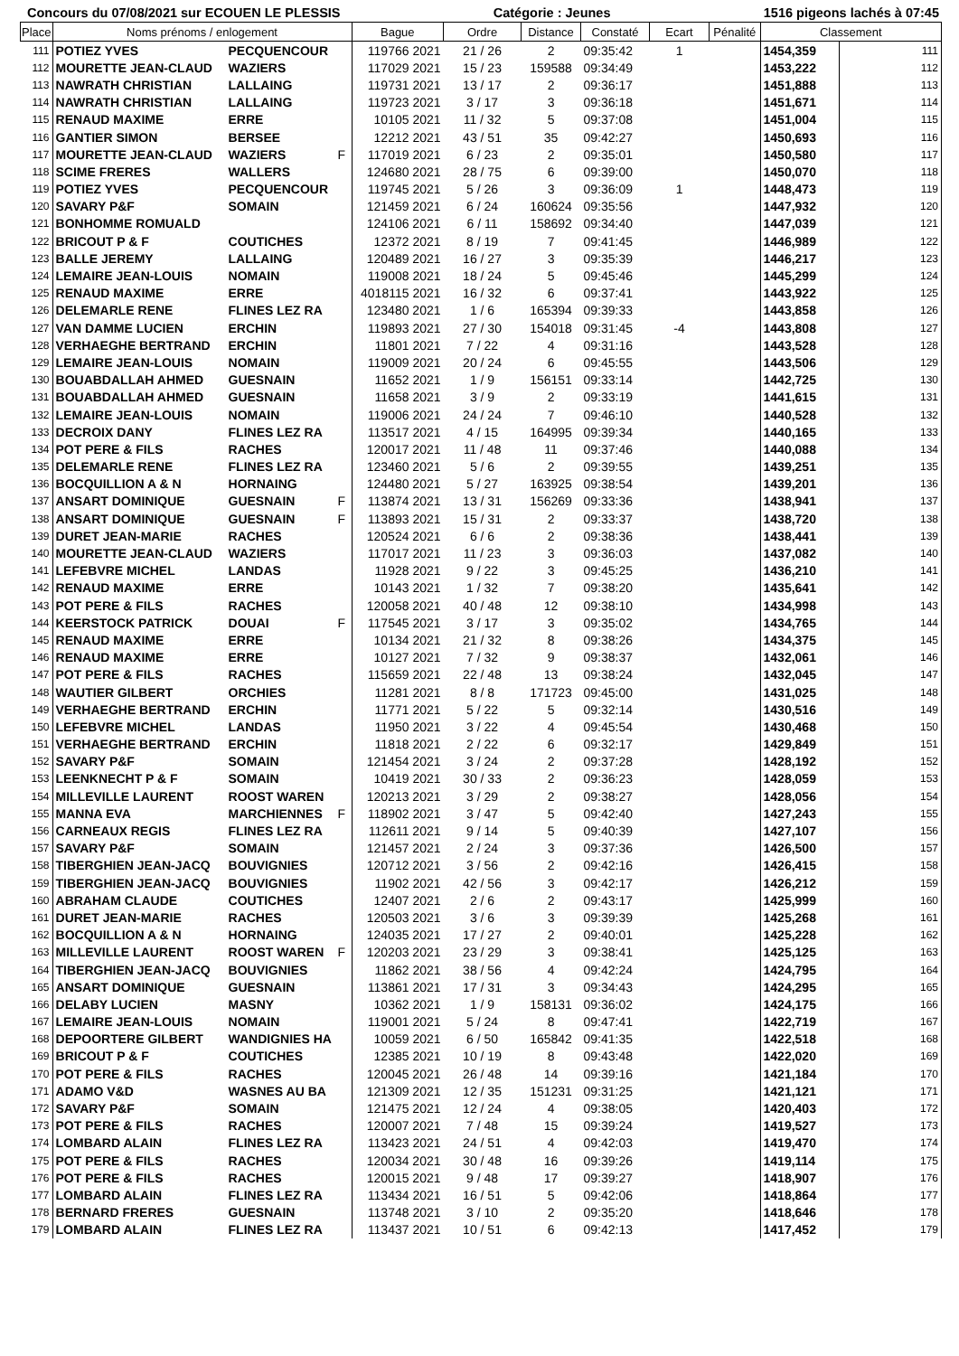Concours du 07/08/2021 sur ECOUEN LE PLESSIS Catégorie : Jeunes 1516 pigeons lachés à 07:45
| Place | Noms prénoms / enlogement | | | Bague | Ordre | Distance | Constaté | Ecart | Pénalité | Classement | |
| --- | --- | --- | --- | --- | --- | --- | --- | --- | --- | --- | --- |
| 111 | POTIEZ YVES | PECQUENCOUR | | 119766 2021 | 21 / 26 | 2 | 09:35:42 | 1 | | 1454,359 | 111 |
| 112 | MOURETTE JEAN-CLAUD | WAZIERS | | 117029 2021 | 15 / 23 | 159588 | 09:34:49 | | | 1453,222 | 112 |
| 113 | NAWRATH CHRISTIAN | LALLAING | | 119731 2021 | 13 / 17 | 2 | 09:36:17 | | | 1451,888 | 113 |
| 114 | NAWRATH CHRISTIAN | LALLAING | | 119723 2021 | 3 / 17 | 3 | 09:36:18 | | | 1451,671 | 114 |
| 115 | RENAUD MAXIME | ERRE | | 10105 2021 | 11 / 32 | 5 | 09:37:08 | | | 1451,004 | 115 |
| 116 | GANTIER SIMON | BERSEE | | 12212 2021 | 43 / 51 | 35 | 09:42:27 | | | 1450,693 | 116 |
| 117 | MOURETTE JEAN-CLAUD | WAZIERS | F | 117019 2021 | 6 / 23 | 2 | 09:35:01 | | | 1450,580 | 117 |
| 118 | SCIME FRERES | WALLERS | | 124680 2021 | 28 / 75 | 6 | 09:39:00 | | | 1450,070 | 118 |
| 119 | POTIEZ YVES | PECQUENCOUR | | 119745 2021 | 5 / 26 | 3 | 09:36:09 | 1 | | 1448,473 | 119 |
| 120 | SAVARY P&F | SOMAIN | | 121459 2021 | 6 / 24 | 160624 | 09:35:56 | | | 1447,932 | 120 |
| 121 | BONHOMME ROMUALD | | | 124106 2021 | 6 / 11 | 158692 | 09:34:40 | | | 1447,039 | 121 |
| 122 | BRICOUT P & F | COUTICHES | | 12372 2021 | 8 / 19 | 7 | 09:41:45 | | | 1446,989 | 122 |
| 123 | BALLE JEREMY | LALLAING | | 120489 2021 | 16 / 27 | 3 | 09:35:39 | | | 1446,217 | 123 |
| 124 | LEMAIRE JEAN-LOUIS | NOMAIN | | 119008 2021 | 18 / 24 | 5 | 09:45:46 | | | 1445,299 | 124 |
| 125 | RENAUD MAXIME | ERRE | | 4018115 2021 | 16 / 32 | 6 | 09:37:41 | | | 1443,922 | 125 |
| 126 | DELEMARLE RENE | FLINES LEZ RA | | 123480 2021 | 1 / 6 | 165394 | 09:39:33 | | | 1443,858 | 126 |
| 127 | VAN DAMME LUCIEN | ERCHIN | | 119893 2021 | 27 / 30 | 154018 | 09:31:45 | -4 | | 1443,808 | 127 |
| 128 | VERHAEGHE BERTRAND | ERCHIN | | 11801 2021 | 7 / 22 | 4 | 09:31:16 | | | 1443,528 | 128 |
| 129 | LEMAIRE JEAN-LOUIS | NOMAIN | | 119009 2021 | 20 / 24 | 6 | 09:45:55 | | | 1443,506 | 129 |
| 130 | BOUABDALLAH AHMED | GUESNAIN | | 11652 2021 | 1 / 9 | 156151 | 09:33:14 | | | 1442,725 | 130 |
| 131 | BOUABDALLAH AHMED | GUESNAIN | | 11658 2021 | 3 / 9 | 2 | 09:33:19 | | | 1441,615 | 131 |
| 132 | LEMAIRE JEAN-LOUIS | NOMAIN | | 119006 2021 | 24 / 24 | 7 | 09:46:10 | | | 1440,528 | 132 |
| 133 | DECROIX DANY | FLINES LEZ RA | | 113517 2021 | 4 / 15 | 164995 | 09:39:34 | | | 1440,165 | 133 |
| 134 | POT PERE & FILS | RACHES | | 120017 2021 | 11 / 48 | 11 | 09:37:46 | | | 1440,088 | 134 |
| 135 | DELEMARLE RENE | FLINES LEZ RA | | 123460 2021 | 5 / 6 | 2 | 09:39:55 | | | 1439,251 | 135 |
| 136 | BOCQUILLION A & N | HORNAING | | 124480 2021 | 5 / 27 | 163925 | 09:38:54 | | | 1439,201 | 136 |
| 137 | ANSART DOMINIQUE | GUESNAIN | F | 113874 2021 | 13 / 31 | 156269 | 09:33:36 | | | 1438,941 | 137 |
| 138 | ANSART DOMINIQUE | GUESNAIN | F | 113893 2021 | 15 / 31 | 2 | 09:33:37 | | | 1438,720 | 138 |
| 139 | DURET JEAN-MARIE | RACHES | | 120524 2021 | 6 / 6 | 2 | 09:38:36 | | | 1438,441 | 139 |
| 140 | MOURETTE JEAN-CLAUD | WAZIERS | | 117017 2021 | 11 / 23 | 3 | 09:36:03 | | | 1437,082 | 140 |
| 141 | LEFEBVRE MICHEL | LANDAS | | 11928 2021 | 9 / 22 | 3 | 09:45:25 | | | 1436,210 | 141 |
| 142 | RENAUD MAXIME | ERRE | | 10143 2021 | 1 / 32 | 7 | 09:38:20 | | | 1435,641 | 142 |
| 143 | POT PERE & FILS | RACHES | | 120058 2021 | 40 / 48 | 12 | 09:38:10 | | | 1434,998 | 143 |
| 144 | KEERSTOCK PATRICK | DOUAI | F | 117545 2021 | 3 / 17 | 3 | 09:35:02 | | | 1434,765 | 144 |
| 145 | RENAUD MAXIME | ERRE | | 10134 2021 | 21 / 32 | 8 | 09:38:26 | | | 1434,375 | 145 |
| 146 | RENAUD MAXIME | ERRE | | 10127 2021 | 7 / 32 | 9 | 09:38:37 | | | 1432,061 | 146 |
| 147 | POT PERE & FILS | RACHES | | 115659 2021 | 22 / 48 | 13 | 09:38:24 | | | 1432,045 | 147 |
| 148 | WAUTIER GILBERT | ORCHIES | | 11281 2021 | 8 / 8 | 171723 | 09:45:00 | | | 1431,025 | 148 |
| 149 | VERHAEGHE BERTRAND | ERCHIN | | 11771 2021 | 5 / 22 | 5 | 09:32:14 | | | 1430,516 | 149 |
| 150 | LEFEBVRE MICHEL | LANDAS | | 11950 2021 | 3 / 22 | 4 | 09:45:54 | | | 1430,468 | 150 |
| 151 | VERHAEGHE BERTRAND | ERCHIN | | 11818 2021 | 2 / 22 | 6 | 09:32:17 | | | 1429,849 | 151 |
| 152 | SAVARY P&F | SOMAIN | | 121454 2021 | 3 / 24 | 2 | 09:37:28 | | | 1428,192 | 152 |
| 153 | LEENKNECHT P & F | SOMAIN | | 10419 2021 | 30 / 33 | 2 | 09:36:23 | | | 1428,059 | 153 |
| 154 | MILLEVILLE LAURENT | ROOST WAREN | | 120213 2021 | 3 / 29 | 2 | 09:38:27 | | | 1428,056 | 154 |
| 155 | MANNA EVA | MARCHIENNES | F | 118902 2021 | 3 / 47 | 5 | 09:42:40 | | | 1427,243 | 155 |
| 156 | CARNEAUX REGIS | FLINES LEZ RA | | 112611 2021 | 9 / 14 | 5 | 09:40:39 | | | 1427,107 | 156 |
| 157 | SAVARY P&F | SOMAIN | | 121457 2021 | 2 / 24 | 3 | 09:37:36 | | | 1426,500 | 157 |
| 158 | TIBERGHIEN JEAN-JACQ | BOUVIGNIES | | 120712 2021 | 3 / 56 | 2 | 09:42:16 | | | 1426,415 | 158 |
| 159 | TIBERGHIEN JEAN-JACQ | BOUVIGNIES | | 11902 2021 | 42 / 56 | 3 | 09:42:17 | | | 1426,212 | 159 |
| 160 | ABRAHAM CLAUDE | COUTICHES | | 12407 2021 | 2 / 6 | 2 | 09:43:17 | | | 1425,999 | 160 |
| 161 | DURET JEAN-MARIE | RACHES | | 120503 2021 | 3 / 6 | 3 | 09:39:39 | | | 1425,268 | 161 |
| 162 | BOCQUILLION A & N | HORNAING | | 124035 2021 | 17 / 27 | 2 | 09:40:01 | | | 1425,228 | 162 |
| 163 | MILLEVILLE LAURENT | ROOST WAREN | F | 120203 2021 | 23 / 29 | 3 | 09:38:41 | | | 1425,125 | 163 |
| 164 | TIBERGHIEN JEAN-JACQ | BOUVIGNIES | | 11862 2021 | 38 / 56 | 4 | 09:42:24 | | | 1424,795 | 164 |
| 165 | ANSART DOMINIQUE | GUESNAIN | | 113861 2021 | 17 / 31 | 3 | 09:34:43 | | | 1424,295 | 165 |
| 166 | DELABY LUCIEN | MASNY | | 10362 2021 | 1 / 9 | 158131 | 09:36:02 | | | 1424,175 | 166 |
| 167 | LEMAIRE JEAN-LOUIS | NOMAIN | | 119001 2021 | 5 / 24 | 8 | 09:47:41 | | | 1422,719 | 167 |
| 168 | DEPOORTERE GILBERT | WANDIGNIES HA | | 10059 2021 | 6 / 50 | 165842 | 09:41:35 | | | 1422,518 | 168 |
| 169 | BRICOUT P & F | COUTICHES | | 12385 2021 | 10 / 19 | 8 | 09:43:48 | | | 1422,020 | 169 |
| 170 | POT PERE & FILS | RACHES | | 120045 2021 | 26 / 48 | 14 | 09:39:16 | | | 1421,184 | 170 |
| 171 | ADAMO V&D | WASNES AU BA | | 121309 2021 | 12 / 35 | 151231 | 09:31:25 | | | 1421,121 | 171 |
| 172 | SAVARY P&F | SOMAIN | | 121475 2021 | 12 / 24 | 4 | 09:38:05 | | | 1420,403 | 172 |
| 173 | POT PERE & FILS | RACHES | | 120007 2021 | 7 / 48 | 15 | 09:39:24 | | | 1419,527 | 173 |
| 174 | LOMBARD ALAIN | FLINES LEZ RA | | 113423 2021 | 24 / 51 | 4 | 09:42:03 | | | 1419,470 | 174 |
| 175 | POT PERE & FILS | RACHES | | 120034 2021 | 30 / 48 | 16 | 09:39:26 | | | 1419,114 | 175 |
| 176 | POT PERE & FILS | RACHES | | 120015 2021 | 9 / 48 | 17 | 09:39:27 | | | 1418,907 | 176 |
| 177 | LOMBARD ALAIN | FLINES LEZ RA | | 113434 2021 | 16 / 51 | 5 | 09:42:06 | | | 1418,864 | 177 |
| 178 | BERNARD FRERES | GUESNAIN | | 113748 2021 | 3 / 10 | 2 | 09:35:20 | | | 1418,646 | 178 |
| 179 | LOMBARD ALAIN | FLINES LEZ RA | | 113437 2021 | 10 / 51 | 6 | 09:42:13 | | | 1417,452 | 179 |